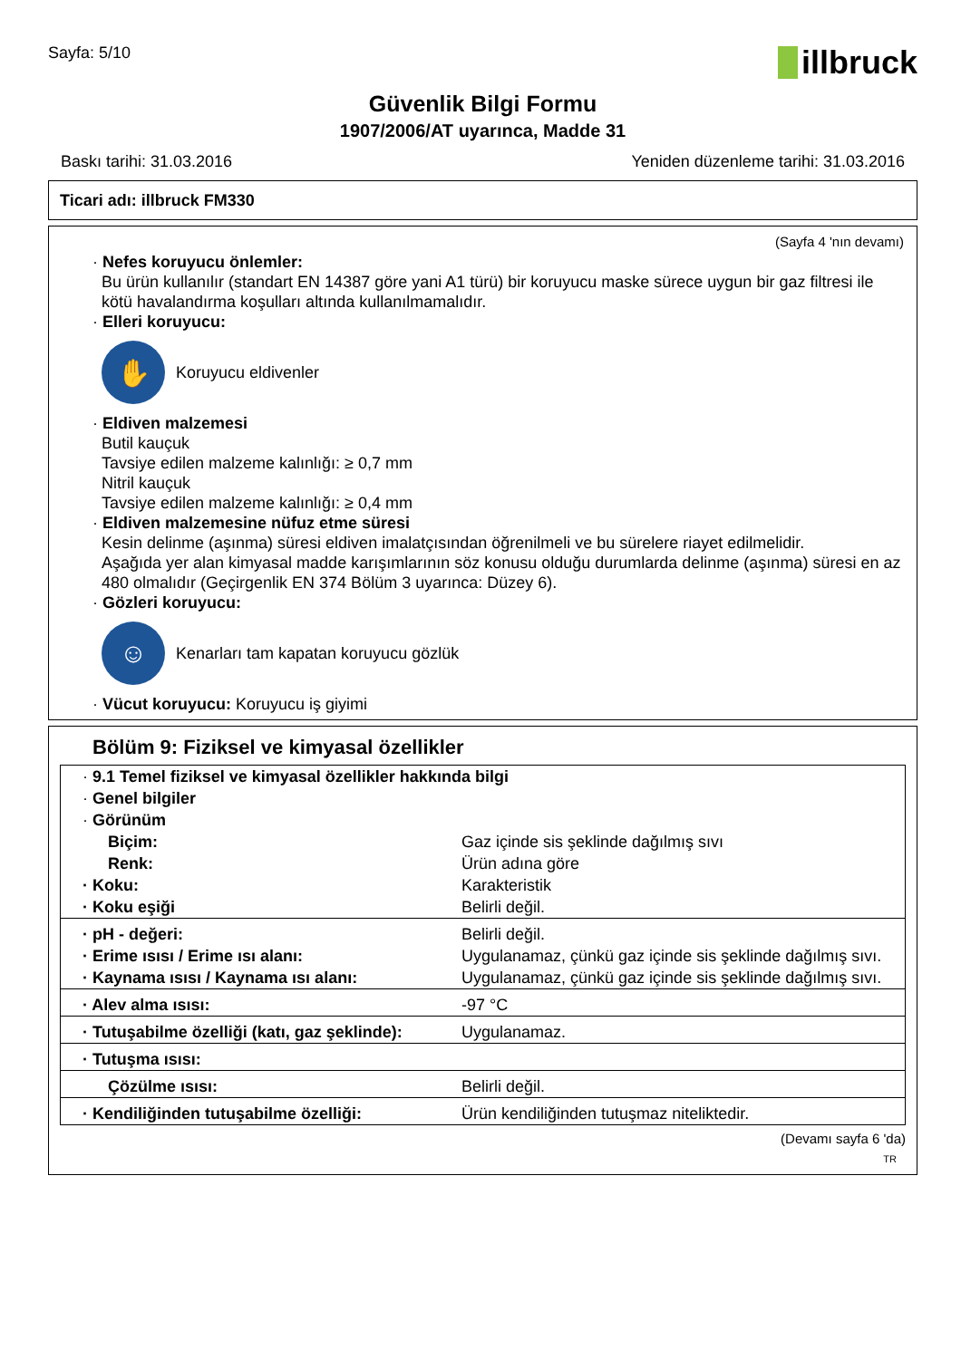Sayfa: 5/10
illbruck
Güvenlik Bilgi Formu
1907/2006/AT uyarınca, Madde 31
Baskı tarihi: 31.03.2016 Yeniden düzenleme tarihi: 31.03.2016
Ticari adı: illbruck FM330
(Sayfa 4 'nın devamı)
· Nefes koruyucu önlemler:
Bu ürün kullanılır (standart EN 14387 göre yani A1 türü) bir koruyucu maske sürece uygun bir gaz filtresi ile kötü havalandırma koşulları altında kullanılmamalıdır.
· Elleri koruyucu:
✋
Koruyucu eldivenler
· Eldiven malzemesi
Butil kauçuk
Tavsiye edilen malzeme kalınlığı: ≥ 0,7 mm
Nitril kauçuk
Tavsiye edilen malzeme kalınlığı: ≥ 0,4 mm
· Eldiven malzemesine nüfuz etme süresi
Kesin delinme (aşınma) süresi eldiven imalatçısından öğrenilmeli ve bu sürelere riayet edilmelidir.
Aşağıda yer alan kimyasal madde karışımlarının söz konusu olduğu durumlarda delinme (aşınma) süresi en az 480 olmalıdır (Geçirgenlik EN 374 Bölüm 3 uyarınca: Düzey 6).
· Gözleri koruyucu:
☺
Kenarları tam kapatan koruyucu gözlük
· Vücut koruyucu: Koruyucu iş giyimi
Bölüm 9: Fiziksel ve kimyasal özellikler
| · 9.1 Temel fiziksel ve kimyasal özellikler hakkında bilgi | |
| · Genel bilgiler | |
| · Görünüm | |
| Biçim: | Gaz içinde sis şeklinde dağılmış sıvı |
| Renk: | Ürün adına göre |
| · Koku: | Karakteristik |
| · Koku eşiği | Belirli değil. |
| · pH - değeri: | Belirli değil. |
| · Erime ısısı / Erime ısı alanı: | Uygulanamaz, çünkü gaz içinde sis şeklinde dağılmış sıvı. |
| · Kaynama ısısı / Kaynama ısı alanı: | Uygulanamaz, çünkü gaz içinde sis şeklinde dağılmış sıvı. |
| · Alev alma ısısı: | -97 °C |
| · Tutuşabilme özelliği (katı, gaz şeklinde): | Uygulanamaz. |
| · Tutuşma ısısı: | |
| Çözülme ısısı: | Belirli değil. |
| · Kendiliğinden tutuşabilme özelliği: | Ürün kendiliğinden tutuşmaz niteliktedir. |
(Devamı sayfa 6 'da)
TR